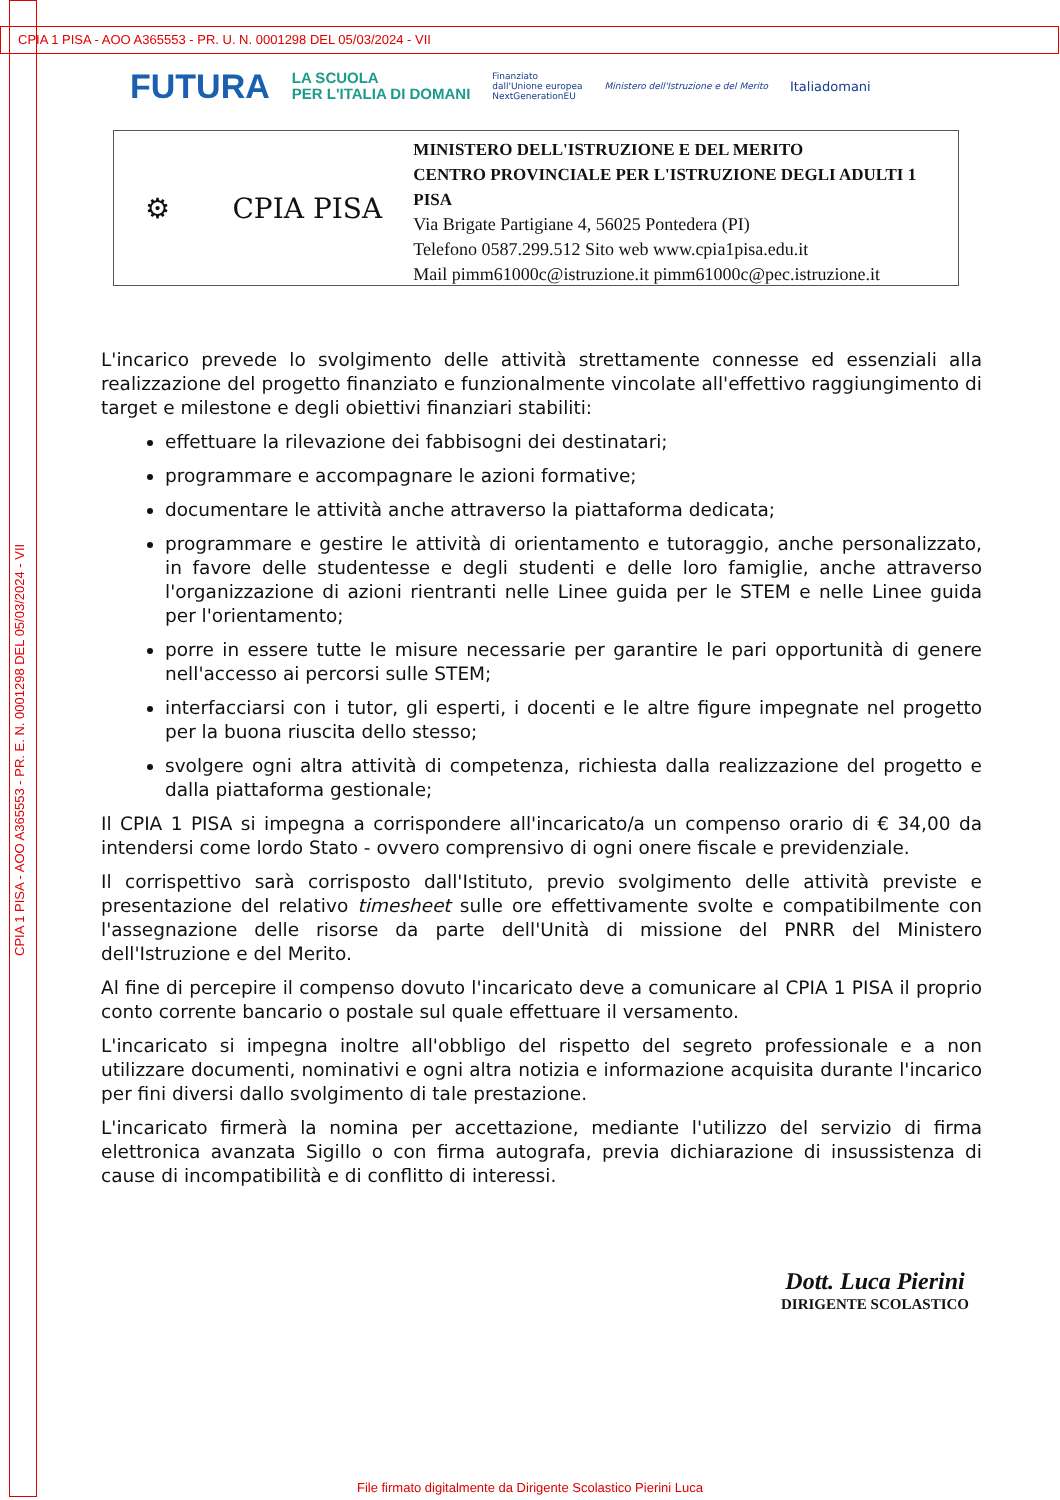CPIA 1 PISA - AOO A365553 - PR. U. N. 0001298 DEL 05/03/2024 - VII
CPIA 1 PISA - AOO A365553 - PR. E. N. 0001298 DEL 05/03/2024 - VII
FUTURA LA SCUOLA
PER L'ITALIA DI DOMANI Finanziato
dall'Unione europea
NextGenerationEU Ministero dell'Istruzione e del Merito Italiadomani
⚙ CPIA PISA
MINISTERO DELL'ISTRUZIONE E DEL MERITO
CENTRO PROVINCIALE PER L'ISTRUZIONE DEGLI ADULTI 1 PISA
Via Brigate Partigiane 4, 56025 Pontedera (PI)
Telefono 0587.299.512 Sito web www.cpia1pisa.edu.it
Mail pimm61000c@istruzione.it pimm61000c@pec.istruzione.it
L'incarico prevede lo svolgimento delle attività strettamente connesse ed essenziali alla realizzazione del progetto finanziato e funzionalmente vincolate all'effettivo raggiungimento di target e milestone e degli obiettivi finanziari stabiliti:
effettuare la rilevazione dei fabbisogni dei destinatari;
programmare e accompagnare le azioni formative;
documentare le attività anche attraverso la piattaforma dedicata;
programmare e gestire le attività di orientamento e tutoraggio, anche personalizzato, in favore delle studentesse e degli studenti e delle loro famiglie, anche attraverso l'organizzazione di azioni rientranti nelle Linee guida per le STEM e nelle Linee guida per l'orientamento;
porre in essere tutte le misure necessarie per garantire le pari opportunità di genere nell'accesso ai percorsi sulle STEM;
interfacciarsi con i tutor, gli esperti, i docenti e le altre figure impegnate nel progetto per la buona riuscita dello stesso;
svolgere ogni altra attività di competenza, richiesta dalla realizzazione del progetto e dalla piattaforma gestionale;
Il CPIA 1 PISA si impegna a corrispondere all'incaricato/a un compenso orario di € 34,00 da intendersi come lordo Stato - ovvero comprensivo di ogni onere fiscale e previdenziale.
Il corrispettivo sarà corrisposto dall'Istituto, previo svolgimento delle attività previste e presentazione del relativo timesheet sulle ore effettivamente svolte e compatibilmente con l'assegnazione delle risorse da parte dell'Unità di missione del PNRR del Ministero dell'Istruzione e del Merito.
Al fine di percepire il compenso dovuto l'incaricato deve a comunicare al CPIA 1 PISA il proprio conto corrente bancario o postale sul quale effettuare il versamento.
L'incaricato si impegna inoltre all'obbligo del rispetto del segreto professionale e a non utilizzare documenti, nominativi e ogni altra notizia e informazione acquisita durante l'incarico per fini diversi dallo svolgimento di tale prestazione.
L'incaricato firmerà la nomina per accettazione, mediante l'utilizzo del servizio di firma elettronica avanzata Sigillo o con firma autografa, previa dichiarazione di insussistenza di cause di incompatibilità e di conflitto di interessi.
Dott. Luca Pierini
DIRIGENTE SCOLASTICO
File firmato digitalmente da Dirigente Scolastico Pierini Luca